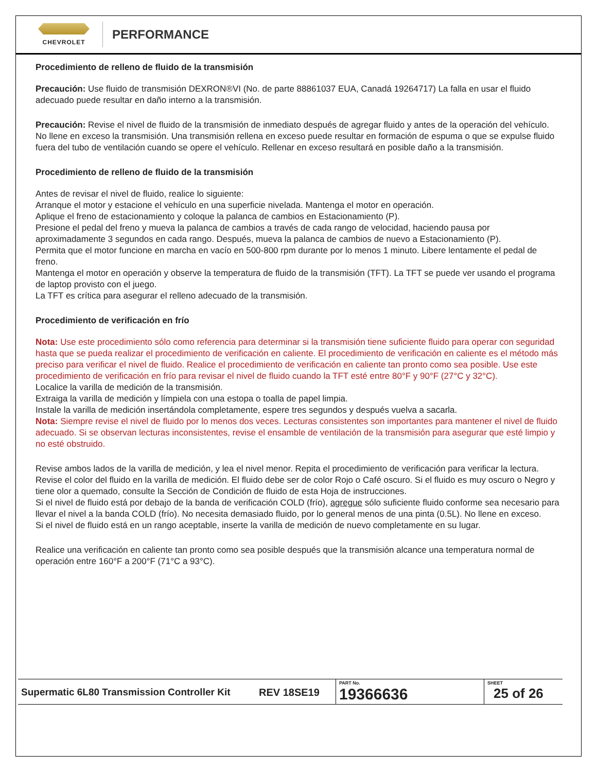CHEVROLET
PERFORMANCE
Procedimiento de relleno de fluido de la transmisión
Precaución: Use fluido de transmisión DEXRON®VI (No. de parte 88861037 EUA, Canadá 19264717) La falla en usar el fluido adecuado puede resultar en daño interno a la transmisión.
Precaución: Revise el nivel de fluido de la transmisión de inmediato después de agregar fluido y antes de la operación del vehículo. No llene en exceso la transmisión. Una transmisión rellena en exceso puede resultar en formación de espuma o que se expulse fluido fuera del tubo de ventilación cuando se opere el vehículo. Rellenar en exceso resultará en posible daño a la transmisión.
Procedimiento de relleno de fluido de la transmisión
Antes de revisar el nivel de fluido, realice lo siguiente:
Arranque el motor y estacione el vehículo en una superficie nivelada. Mantenga el motor en operación.
Aplique el freno de estacionamiento y coloque la palanca de cambios en Estacionamiento (P).
Presione el pedal del freno y mueva la palanca de cambios a través de cada rango de velocidad, haciendo pausa por aproximadamente 3 segundos en cada rango. Después, mueva la palanca de cambios de nuevo a Estacionamiento (P).
Permita que el motor funcione en marcha en vacío en 500-800 rpm durante por lo menos 1 minuto. Libere lentamente el pedal de freno.
Mantenga el motor en operación y observe la temperatura de fluido de la transmisión (TFT). La TFT se puede ver usando el programa de laptop provisto con el juego.
La TFT es crítica para asegurar el relleno adecuado de la transmisión.
Procedimiento de verificación en frío
Nota: Use este procedimiento sólo como referencia para determinar si la transmisión tiene suficiente fluido para operar con seguridad hasta que se pueda realizar el procedimiento de verificación en caliente. El procedimiento de verificación en caliente es el método más preciso para verificar el nivel de fluido. Realice el procedimiento de verificación en caliente tan pronto como sea posible. Use este procedimiento de verificación en frío para revisar el nivel de fluido cuando la TFT esté entre 80°F y 90°F (27°C y 32°C).
Localice la varilla de medición de la transmisión.
Extraiga la varilla de medición y límpiela con una estopa o toalla de papel limpia.
Instale la varilla de medición insertándola completamente, espere tres segundos y después vuelva a sacarla.
Nota: Siempre revise el nivel de fluido por lo menos dos veces. Lecturas consistentes son importantes para mantener el nivel de fluido adecuado. Si se observan lecturas inconsistentes, revise el ensamble de ventilación de la transmisión para asegurar que esté limpio y no esté obstruido.
Revise ambos lados de la varilla de medición, y lea el nivel menor. Repita el procedimiento de verificación para verificar la lectura.
Revise el color del fluido en la varilla de medición. El fluido debe ser de color Rojo o Café oscuro. Si el fluido es muy oscuro o Negro y tiene olor a quemado, consulte la Sección de Condición de fluido de esta Hoja de instrucciones.
Si el nivel de fluido está por debajo de la banda de verificación COLD (frío), agregue sólo suficiente fluido conforme sea necesario para llevar el nivel a la banda COLD (frío). No necesita demasiado fluido, por lo general menos de una pinta (0.5L). No llene en exceso.
Si el nivel de fluido está en un rango aceptable, inserte la varilla de medición de nuevo completamente en su lugar.
Realice una verificación en caliente tan pronto como sea posible después que la transmisión alcance una temperatura normal de operación entre 160°F a 200°F (71°C a 93°C).
| Supermatic 6L80 Transmission Controller Kit | REV 18SE19 | PART No. 19366636 | SHEET 25 of 26 |